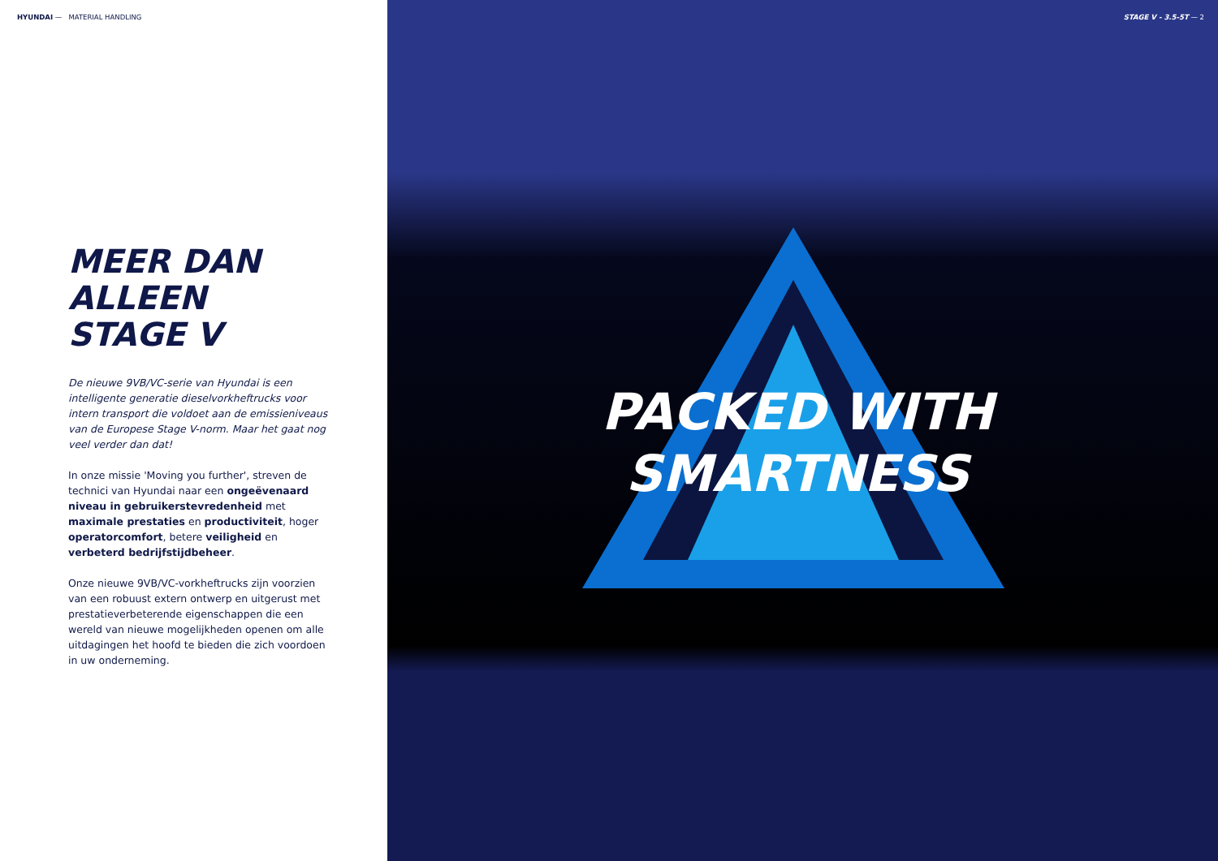HYUNDAI — MATERIAL HANDLING
MEER DAN
ALLEEN
STAGE V
De nieuwe 9VB/VC-serie van Hyundai is een intelligente generatie dieselvorkheftrucks voor intern transport die voldoet aan de emissieniveaus van de Europese Stage V-norm. Maar het gaat nog veel verder dan dat!
In onze missie 'Moving you further', streven de technici van Hyundai naar een ongeëvenaard niveau in gebruikerstevredenheid met maximale prestaties en productiviteit, hoger operatorcomfort, betere veiligheid en verbeterd bedrijfstijdbeheer.
Onze nieuwe 9VB/VC-vorkheftrucks zijn voorzien van een robuust extern ontwerp en uitgerust met prestatieverbeterende eigenschappen die een wereld van nieuwe mogelijkheden openen om alle uitdagingen het hoofd te bieden die zich voordoen in uw onderneming.
STAGE V - 3.5-5T — 2
PACKED WITH
SMARTNESS